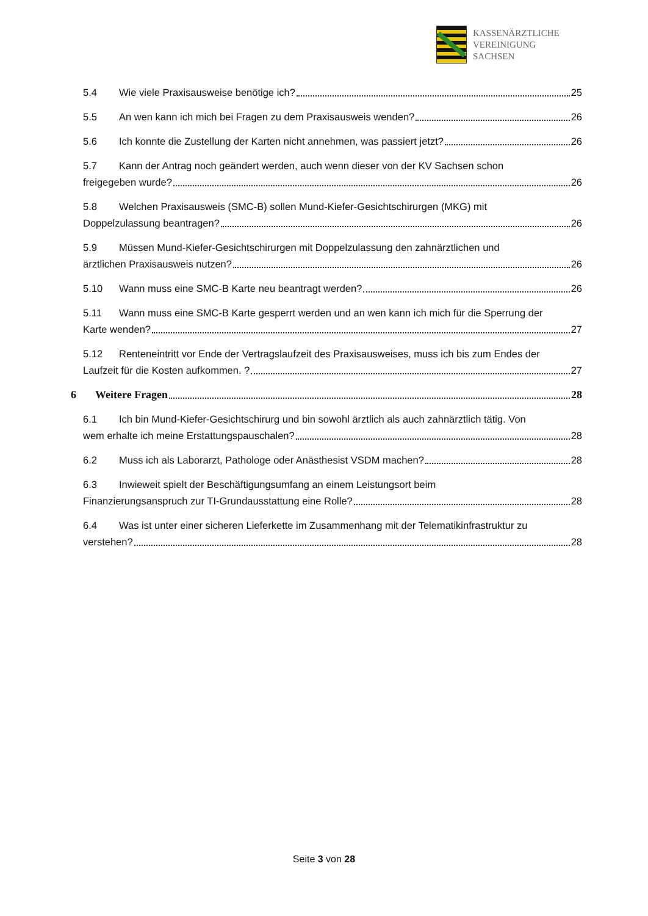KASSENÄRZTLICHE
VEREINIGUNG
SACHSEN
5.4 Wie viele Praxisausweise benötige ich? 25
5.5 An wen kann ich mich bei Fragen zu dem Praxisausweis wenden? 26
5.6 Ich konnte die Zustellung der Karten nicht annehmen, was passiert jetzt? 26
5.7 Kann der Antrag noch geändert werden, auch wenn dieser von der KV Sachsen schon
freigegeben wurde? 26
5.8 Welchen Praxisausweis (SMC-B) sollen Mund-Kiefer-Gesichtschirurgen (MKG) mit
Doppelzulassung beantragen? 26
5.9 Müssen Mund-Kiefer-Gesichtschirurgen mit Doppelzulassung den zahnärztlichen und
ärztlichen Praxisausweis nutzen? 26
5.10 Wann muss eine SMC-B Karte neu beantragt werden? 26
5.11 Wann muss eine SMC-B Karte gesperrt werden und an wen kann ich mich für die Sperrung der
Karte wenden? 27
5.12 Renteneintritt vor Ende der Vertragslaufzeit des Praxisausweises, muss ich bis zum Endes der
Laufzeit für die Kosten aufkommen. ? 27
6 Weitere Fragen 28
6.1 Ich bin Mund-Kiefer-Gesichtschirurg und bin sowohl ärztlich als auch zahnärztlich tätig. Von
wem erhalte ich meine Erstattungspauschalen? 28
6.2 Muss ich als Laborarzt, Pathologe oder Anästhesist VSDM machen? 28
6.3 Inwieweit spielt der Beschäftigungsumfang an einem Leistungsort beim
Finanzierungsanspruch zur TI-Grundausstattung eine Rolle? 28
6.4 Was ist unter einer sicheren Lieferkette im Zusammenhang mit der Telematikinfrastruktur zu
verstehen? 28
Seite 3 von 28